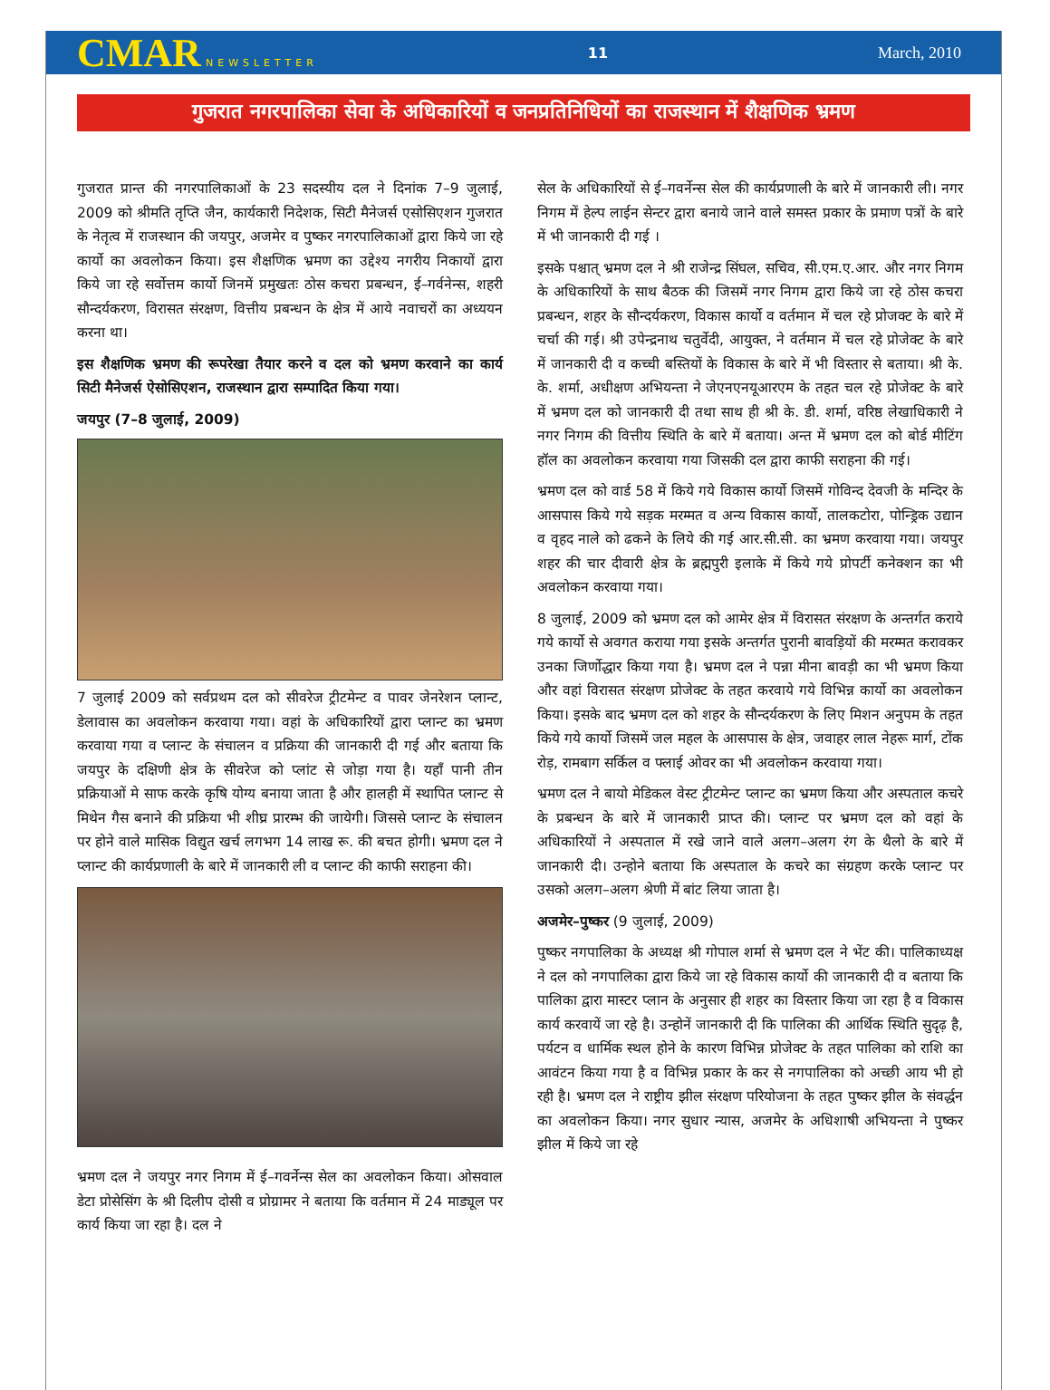CMAR NEWSLETTER
11 March, 2010
गुजरात नगरपालिका सेवा के अधिकारियों व जनप्रतिनिधियों का राजस्थान में शैक्षणिक भ्रमण
गुजरात प्रान्त की नगरपालिकाओं के 23 सदस्यीय दल ने दिनांक 7–9 जुलाई, 2009 को श्रीमति तृप्ति जैन, कार्यकारी निदेशक, सिटी मैनेजर्स एसोसिएशन गुजरात के नेतृत्व में राजस्थान की जयपुर, अजमेर व पुष्कर नगरपालिकाओं द्वारा किये जा रहे कार्यो का अवलोकन किया। इस शैक्षणिक भ्रमण का उद्देश्य नगरीय निकायों द्वारा किये जा रहे सर्वोत्तम कार्यो जिनमें प्रमुखतः ठोस कचरा प्रबन्धन, ई–गर्वनेन्स, शहरी सौन्दर्यकरण, विरासत संरक्षण, वित्तीय प्रबन्धन के क्षेत्र में आये नवाचरों का अध्ययन करना था।
इस शैक्षणिक भ्रमण की रूपरेखा तैयार करने व दल को भ्रमण करवाने का कार्य सिटी मैनेजर्स ऐसोसिएशन, राजस्थान द्वारा सम्पादित किया गया।
जयपुर (7–8 जुलाई, 2009)
7 जुलाई 2009 को सर्वप्रथम दल को सीवरेज ट्रीटमेन्ट व पावर जेनरेशन प्लान्ट, डेलावास का अवलोकन करवाया गया। वहां के अधिकारियों द्वारा प्लान्ट का भ्रमण करवाया गया व प्लान्ट के संचालन व प्रक्रिया की जानकारी दी गई और बताया कि जयपुर के दक्षिणी क्षेत्र के सीवरेज को प्लांट से जोड़ा गया है। यहाँ पानी तीन प्रक्रियाओं मे साफ करके कृषि योग्य बनाया जाता है और हालही में स्थापित प्लान्ट से मिथेन गैस बनाने की प्रक्रिया भी शीघ्र प्रारम्भ की जायेगी। जिससे प्लान्ट के संचालन पर होने वाले मासिक विद्युत खर्च लगभग 14 लाख रू. की बचत होगी। भ्रमण दल ने प्लान्ट की कार्यप्रणाली के बारे में जानकारी ली व प्लान्ट की काफी सराहना की।
भ्रमण दल ने जयपुर नगर निगम में ई–गवर्नेन्स सेल का अवलोकन किया। ओसवाल डेटा प्रोसेसिंग के श्री दिलीप दोसी व प्रोग्रामर ने बताया कि वर्तमान में 24 माड्यूल पर कार्य किया जा रहा है। दल ने
सेल के अधिकारियों से ई–गवर्नेन्स सेल की कार्यप्रणाली के बारे में जानकारी ली। नगर निगम में हेल्प लाईन सेन्टर द्वारा बनाये जाने वाले समस्त प्रकार के प्रमाण पत्रों के बारे में भी जानकारी दी गई ।
इसके पश्चात् भ्रमण दल ने श्री राजेन्द्र सिंघल, सचिव, सी.एम.ए.आर. और नगर निगम के अधिकारियों के साथ बैठक की जिसमें नगर निगम द्वारा किये जा रहे ठोस कचरा प्रबन्धन, शहर के सौन्दर्यकरण, विकास कार्यो व वर्तमान में चल रहे प्रोजक्ट के बारे में चर्चा की गई। श्री उपेन्द्रनाथ चतुर्वेदी, आयुक्त, ने वर्तमान में चल रहे प्रोजेक्ट के बारे में जानकारी दी व कच्ची बस्तियों के विकास के बारे में भी विस्तार से बताया। श्री के. के. शर्मा, अधीक्षण अभियन्ता ने जेएनएनयूआरएम के तहत चल रहे प्रोजेक्ट के बारे में भ्रमण दल को जानकारी दी तथा साथ ही श्री के. डी. शर्मा, वरिष्ठ लेखाधिकारी ने नगर निगम की वित्तीय स्थिति के बारे में बताया। अन्त में भ्रमण दल को बोर्ड मीटिंग हॉल का अवलोकन करवाया गया जिसकी दल द्वारा काफी सराहना की गई।
भ्रमण दल को वार्ड 58 में किये गये विकास कार्यो जिसमें गोविन्द देवजी के मन्दिर के आसपास किये गये सड़क मरम्मत व अन्य विकास कार्यो, तालकटोरा, पोन्ड्रिक उद्यान व वृहद नाले को ढकने के लिये की गई आर.सी.सी. का भ्रमण करवाया गया। जयपुर शहर की चार दीवारी क्षेत्र के ब्रह्मपुरी इलाके में किये गये प्रोपर्टी कनेक्शन का भी अवलोकन करवाया गया।
8 जुलाई, 2009 को भ्रमण दल को आमेर क्षेत्र में विरासत संरक्षण के अन्तर्गत कराये गये कार्यो से अवगत कराया गया इसके अन्तर्गत पुरानी बावड़ियों की मरम्मत करावकर उनका जिर्णोद्धार किया गया है। भ्रमण दल ने पन्ना मीना बावड़ी का भी भ्रमण किया और वहां विरासत संरक्षण प्रोजेक्ट के तहत करवाये गये विभिन्न कार्यो का अवलोकन किया। इसके बाद भ्रमण दल को शहर के सौन्दर्यकरण के लिए मिशन अनुपम के तहत किये गये कार्यो जिसमें जल महल के आसपास के क्षेत्र, जवाहर लाल नेहरू मार्ग, टोंक रोड़, रामबाग सर्किल व फ्लाई ओवर का भी अवलोकन करवाया गया।
भ्रमण दल ने बायो मेडिकल वेस्ट ट्रीटमेन्ट प्लान्ट का भ्रमण किया और अस्पताल कचरे के प्रबन्धन के बारे में जानकारी प्राप्त की। प्लान्ट पर भ्रमण दल को वहां के अधिकारियों ने अस्पताल में रखे जाने वाले अलग–अलग रंग के थैलो के बारे में जानकारी दी। उन्होने बताया कि अस्पताल के कचरे का संग्रहण करके प्लान्ट पर उसको अलग–अलग श्रेणी में बांट लिया जाता है।
अजमेर–पुष्कर (9 जुलाई, 2009)
पुष्कर नगपालिका के अध्यक्ष श्री गोपाल शर्मा से भ्रमण दल ने भेंट की। पालिकाध्यक्ष ने दल को नगपालिका द्वारा किये जा रहे विकास कार्यो की जानकारी दी व बताया कि पालिका द्वारा मास्टर प्लान के अनुसार ही शहर का विस्तार किया जा रहा है व विकास कार्य करवायें जा रहे है। उन्होनें जानकारी दी कि पालिका की आर्थिक स्थिति सुदृढ़ है, पर्यटन व धार्मिक स्थल होने के कारण विभिन्न प्रोजेक्ट के तहत पालिका को राशि का आवंटन किया गया है व विभिन्न प्रकार के कर से नगपालिका को अच्छी आय भी हो रही है। भ्रमण दल ने राष्ट्रीय झील संरक्षण परियोजना के तहत पुष्कर झील के संवर्द्धन का अवलोकन किया। नगर सुधार न्यास, अजमेर के अधिशाषी अभियन्ता ने पुष्कर झील में किये जा रहे